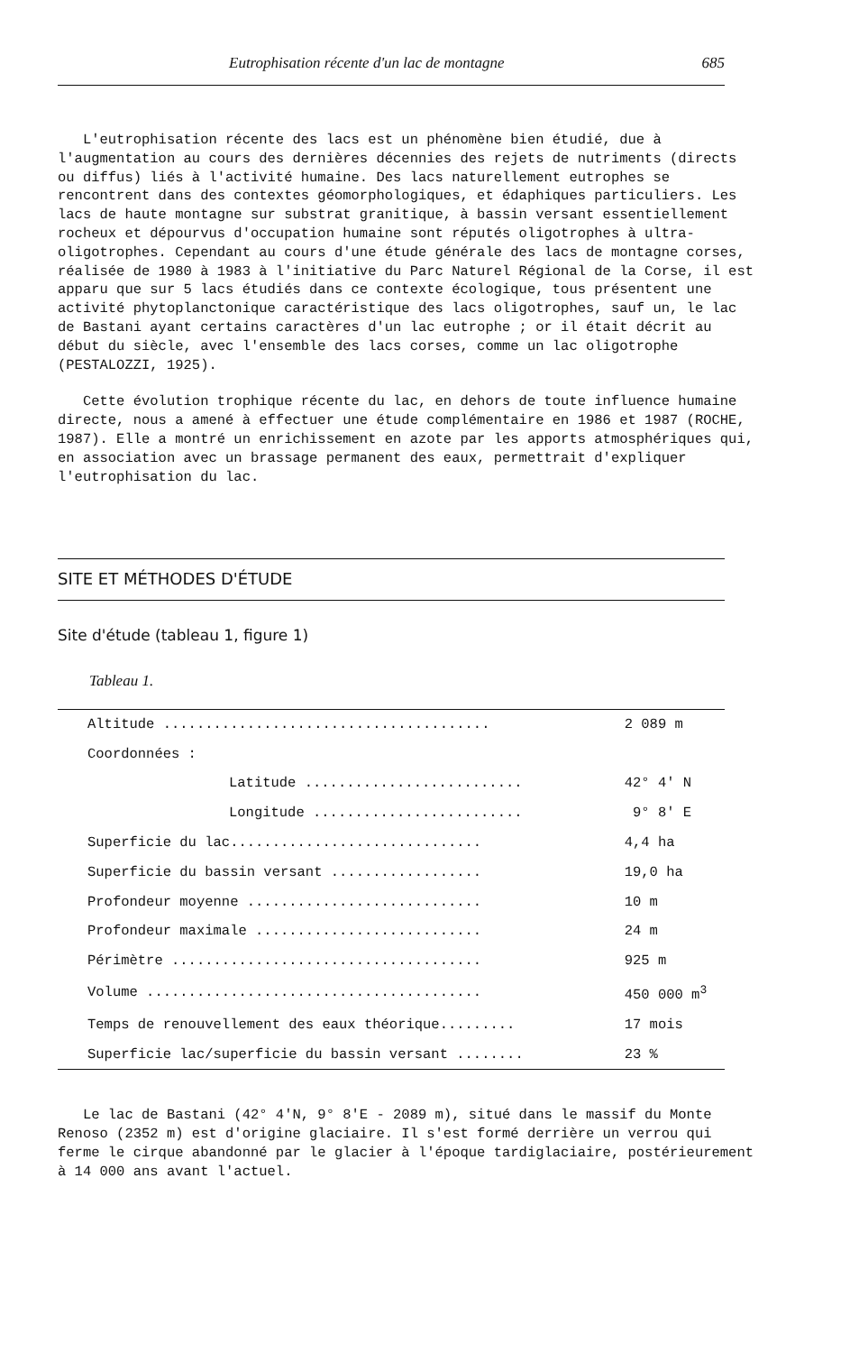Eutrophisation récente d'un lac de montagne 685
L'eutrophisation récente des lacs est un phénomène bien étudié, due à l'augmentation au cours des dernières décennies des rejets de nutriments (directs ou diffus) liés à l'activité humaine. Des lacs naturellement eutrophes se rencontrent dans des contextes géomorphologiques, et édaphiques particuliers. Les lacs de haute montagne sur substrat granitique, à bassin versant essentiellement rocheux et dépourvus d'occupation humaine sont réputés oligotrophes à ultra-oligotrophes. Cependant au cours d'une étude générale des lacs de montagne corses, réalisée de 1980 à 1983 à l'initiative du Parc Naturel Régional de la Corse, il est apparu que sur 5 lacs étudiés dans ce contexte écologique, tous présentent une activité phytoplanctonique caractéristique des lacs oligotrophes, sauf un, le lac de Bastani ayant certains caractères d'un lac eutrophe ; or il était décrit au début du siècle, avec l'ensemble des lacs corses, comme un lac oligotrophe (PESTALOZZI, 1925).
Cette évolution trophique récente du lac, en dehors de toute influence humaine directe, nous a amené à effectuer une étude complémentaire en 1986 et 1987 (ROCHE, 1987). Elle a montré un enrichissement en azote par les apports atmosphériques qui, en association avec un brassage permanent des eaux, permettrait d'expliquer l'eutrophisation du lac.
SITE ET MÉTHODES D'ÉTUDE
Site d'étude (tableau 1, figure 1)
Tableau 1.
| Altitude ....................................... | 2 089 m |
| Coordonnées : | |
| Latitude .......................... | 42° 4' N |
| Longitude ......................... | 9° 8' E |
| Superficie du lac.............................. | 4,4 ha |
| Superficie du bassin versant .................. | 19,0 ha |
| Profondeur moyenne ............................ | 10 m |
| Profondeur maximale ........................... | 24 m |
| Périmètre ..................................... | 925 m |
| Volume ........................................ | 450 000 m<sup>3</sup> |
| Temps de renouvellement des eaux théorique......... | 17 mois |
| Superficie lac/superficie du bassin versant ........ | 23 % |
Le lac de Bastani (42° 4'N, 9° 8'E - 2089 m), situé dans le massif du Monte Renoso (2352 m) est d'origine glaciaire. Il s'est formé derrière un verrou qui ferme le cirque abandonné par le glacier à l'époque tardiglaciaire, postérieurement à 14 000 ans avant l'actuel.